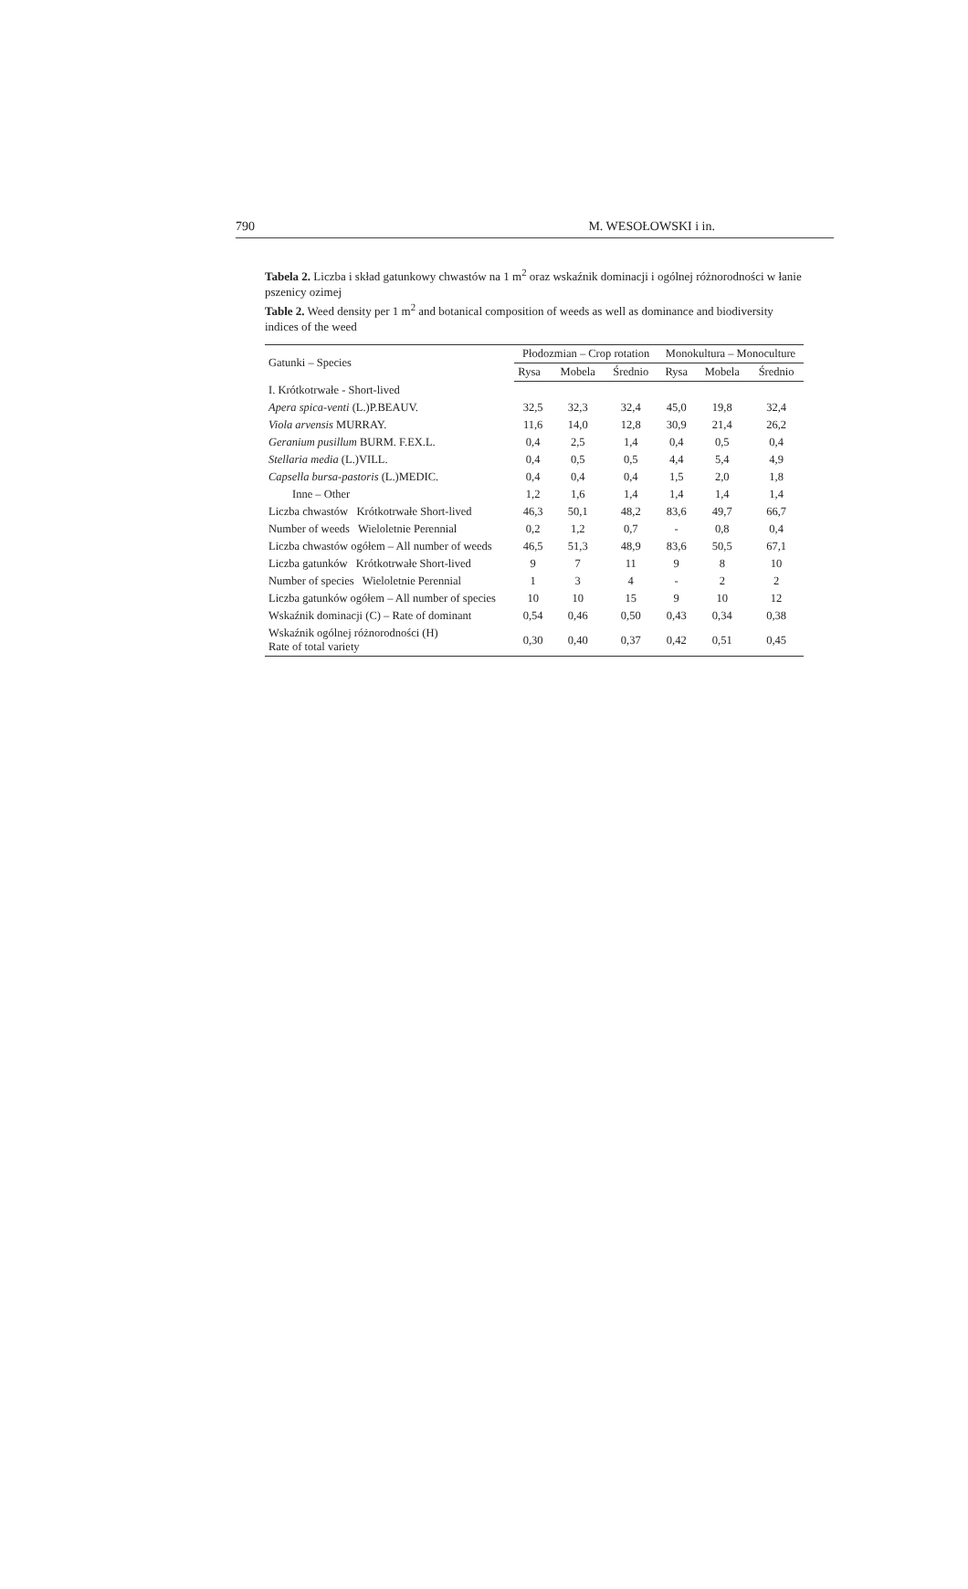790 M. WESOŁOWSKI i in.
Tabela 2. Liczba i skład gatunkowy chwastów na 1 m<sup>2</sup> oraz wskaźnik dominacji i ogólnej różnorodności w łanie pszenicy ozimej
Table 2. Weed density per 1 m<sup>2</sup> and botanical composition of weeds as well as dominance and biodiversity indices of the weed
| Gatunki – Species | Płodozmian – Crop rotation | | | Monokultura – Monoculture | | |
| --- | --- | --- | --- | --- | --- | --- |
| | Rysa | Mobela | Średnio | Rysa | Mobela | Średnio |
| I. Krótkotrwałe - Short-lived | | | | | | |
| Apera spica-venti (L.)P.BEAUV. | 32,5 | 32,3 | 32,4 | 45,0 | 19,8 | 32,4 |
| Viola arvensis MURRAY. | 11,6 | 14,0 | 12,8 | 30,9 | 21,4 | 26,2 |
| Geranium pusillum BURM. F.EX.L. | 0,4 | 2,5 | 1,4 | 0,4 | 0,5 | 0,4 |
| Stellaria media (L.)VILL. | 0,4 | 0,5 | 0,5 | 4,4 | 5,4 | 4,9 |
| Capsella bursa-pastoris (L.)MEDIC. | 0,4 | 0,4 | 0,4 | 1,5 | 2,0 | 1,8 |
| Inne – Other | 1,2 | 1,6 | 1,4 | 1,4 | 1,4 | 1,4 |
| Liczba chwastów Krótkotrwałe Short-lived | 46,3 | 50,1 | 48,2 | 83,6 | 49,7 | 66,7 |
| Number of weeds Wieloletnie Perennial | 0,2 | 1,2 | 0,7 | - | 0,8 | 0,4 |
| Liczba chwastów ogółem – All number of weeds | 46,5 | 51,3 | 48,9 | 83,6 | 50,5 | 67,1 |
| Liczba gatunków Krótkotrwałe Short-lived | 9 | 7 | 11 | 9 | 8 | 10 |
| Number of species Wieloletnie Perennial | 1 | 3 | 4 | - | 2 | 2 |
| Liczba gatunków ogółem – All number of species | 10 | 10 | 15 | 9 | 10 | 12 |
| Wskaźnik dominacji (C) – Rate of dominant | 0,54 | 0,46 | 0,50 | 0,43 | 0,34 | 0,38 |
| Wskaźnik ogólnej różnorodności (H) Rate of total variety | 0,30 | 0,40 | 0,37 | 0,42 | 0,51 | 0,45 |